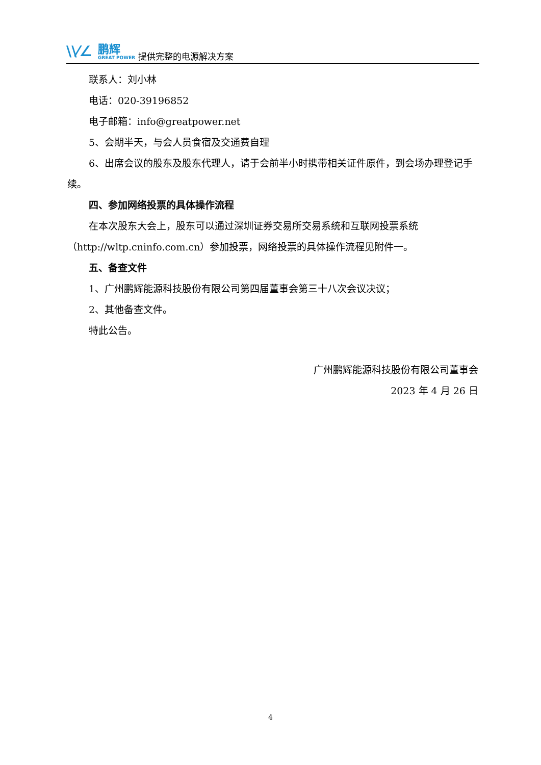\\⁄∠
鹏辉
GREAT POWER
提供完整的电源解决方案
联系人：刘小林
电话：020-39196852
电子邮箱：info@greatpower.net
5、会期半天，与会人员食宿及交通费自理
6、出席会议的股东及股东代理人，请于会前半小时携带相关证件原件，到会场办理登记手续。
四、参加网络投票的具体操作流程
在本次股东大会上，股东可以通过深圳证券交易所交易系统和互联网投票系统（http://wltp.cninfo.com.cn）参加投票，网络投票的具体操作流程见附件一。
五、备查文件
1、广州鹏辉能源科技股份有限公司第四届董事会第三十八次会议决议；
2、其他备查文件。
特此公告。
广州鹏辉能源科技股份有限公司董事会
2023 年 4 月 26 日
4